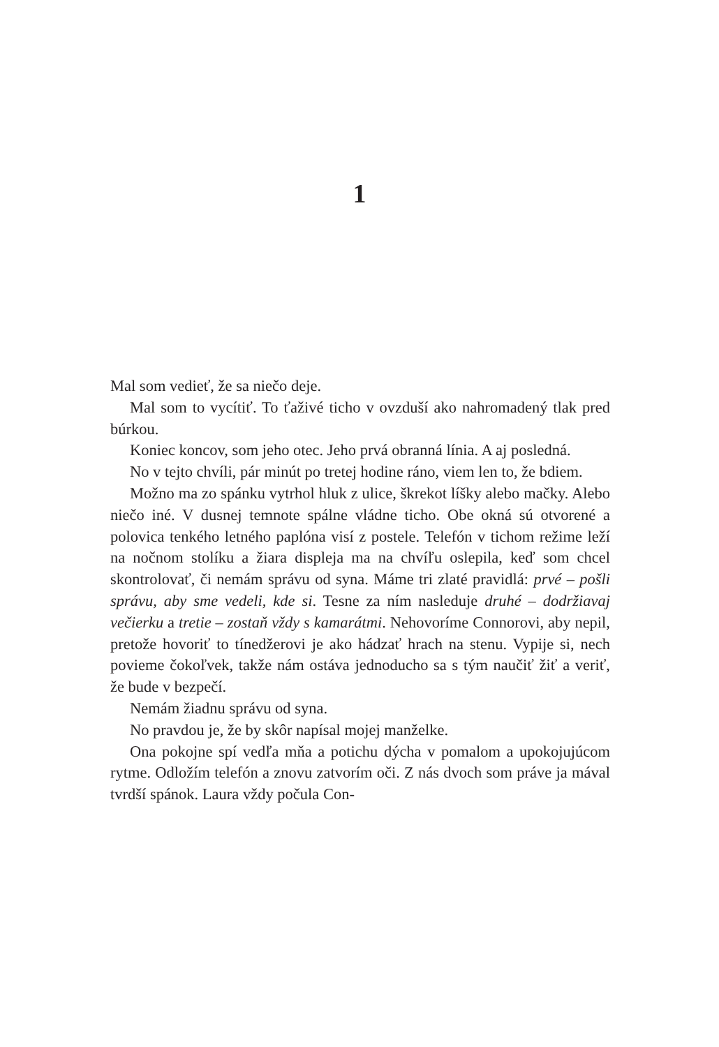1
Mal som vedieť, že sa niečo deje.
Mal som to vycítiť. To ťaživé ticho v ovzduší ako nahromadený tlak pred búrkou.
Koniec koncov, som jeho otec. Jeho prvá obranná línia. A aj posledná.
No v tejto chvíli, pár minút po tretej hodine ráno, viem len to, že bdiem.
Možno ma zo spánku vytrhol hluk z ulice, škrekot líšky alebo mačky. Alebo niečo iné. V dusnej temnote spálne vládne ticho. Obe okná sú otvorené a polovica tenkého letného paplóna visí z postele. Telefón v tichom režime leží na nočnom stolíku a žiara displeja ma na chvíľu oslepila, keď som chcel skontrolovať, či nemám správu od syna. Máme tri zlaté pravidlá: prvé – pošli správu, aby sme vedeli, kde si. Tesne za ním nasleduje druhé – dodržiavaj večierku a tretie – zostaň vždy s kamarátmi. Nehovoríme Connorovi, aby nepil, pretože hovoriť to tínedžerovi je ako hádzať hrach na stenu. Vypije si, nech povieme čokoľvek, takže nám ostáva jednoducho sa s tým naučiť žiť a veriť, že bude v bezpečí.
Nemám žiadnu správu od syna.
No pravdou je, že by skôr napísal mojej manželke.
Ona pokojne spí vedľa mňa a potichu dýcha v pomalom a upokojujúcom rytme. Odložím telefón a znovu zatvorím oči. Z nás dvoch som práve ja mával tvrdší spánok. Laura vždy počula Con-